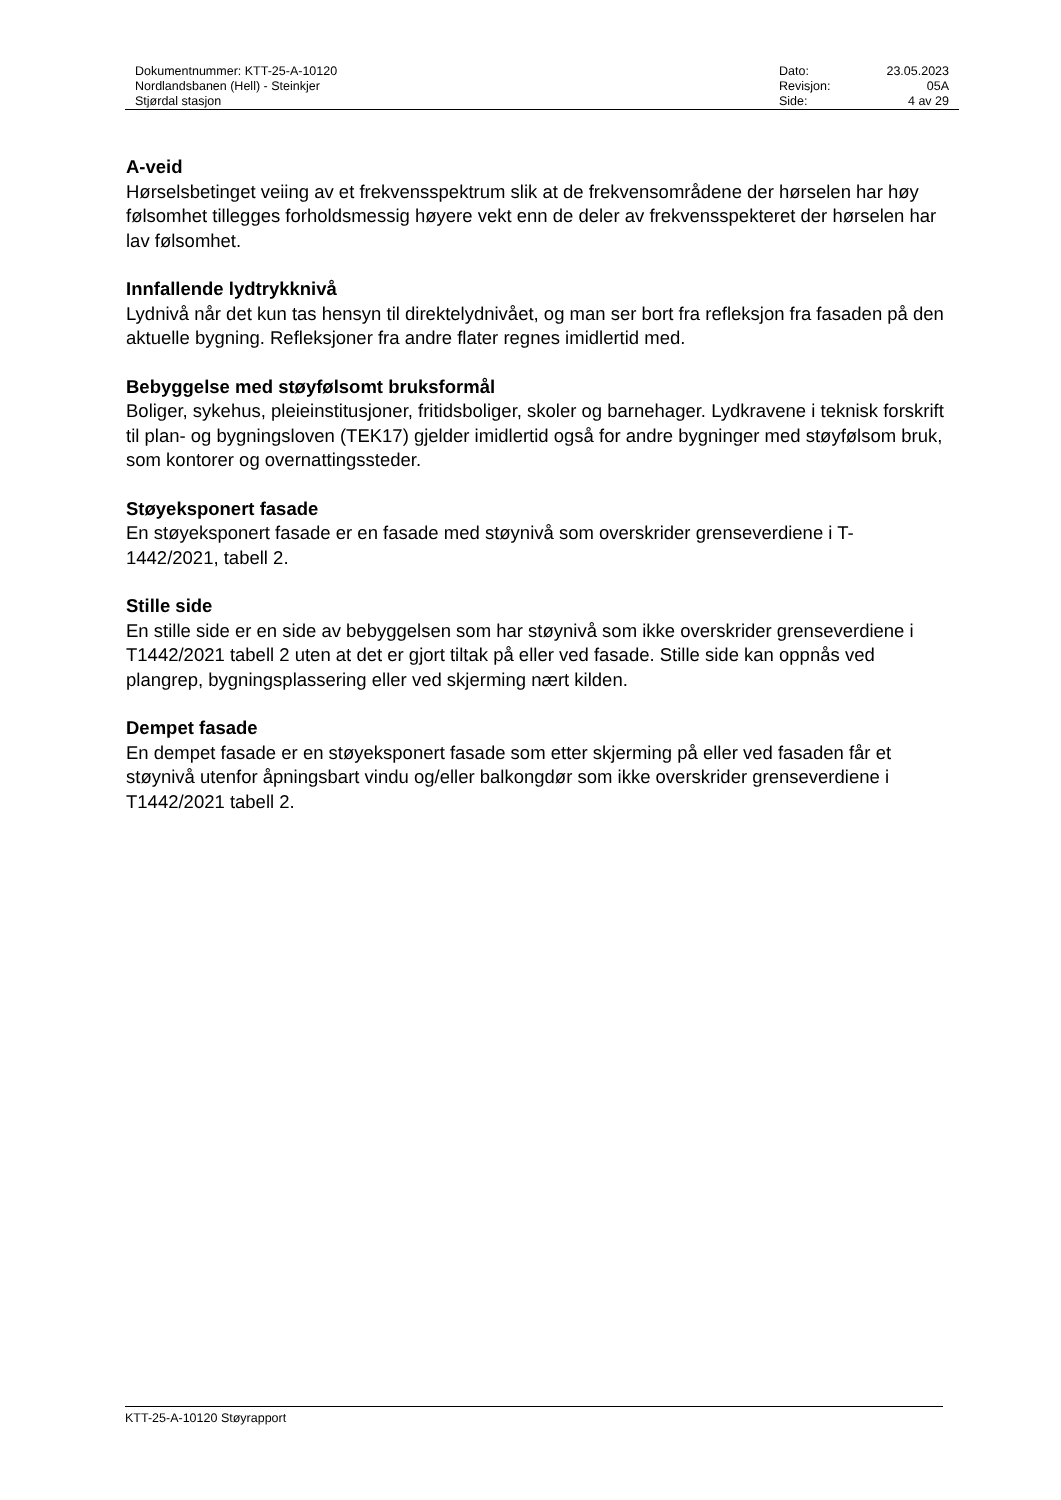| Dokumentnummer: KTT-25-A-10120 | Dato: | 23.05.2023 |
| Nordlandsbanen (Hell) - Steinkjer | Revisjon: | 05A |
| Stjørdal stasjon | Side: | 4 av 29 |
A-veid
Hørselsbetinget veiing av et frekvensspektrum slik at de frekvensområdene der hørselen har høy følsomhet tillegges forholdsmessig høyere vekt enn de deler av frekvensspekteret der hørselen har lav følsomhet.
Innfallende lydtrykknivå
Lydnivå når det kun tas hensyn til direktelydnivået, og man ser bort fra refleksjon fra fasaden på den aktuelle bygning. Refleksjoner fra andre flater regnes imidlertid med.
Bebyggelse med støyfølsomt bruksformål
Boliger, sykehus, pleieinstitusjoner, fritidsboliger, skoler og barnehager. Lydkravene i teknisk forskrift til plan- og bygningsloven (TEK17) gjelder imidlertid også for andre bygninger med støyfølsom bruk, som kontorer og overnattingssteder.
Støyeksponert fasade
En støyeksponert fasade er en fasade med støynivå som overskrider grenseverdiene i T-1442/2021, tabell 2.
Stille side
En stille side er en side av bebyggelsen som har støynivå som ikke overskrider grenseverdiene i T1442/2021 tabell 2 uten at det er gjort tiltak på eller ved fasade. Stille side kan oppnås ved plangrep, bygningsplassering eller ved skjerming nært kilden.
Dempet fasade
En dempet fasade er en støyeksponert fasade som etter skjerming på eller ved fasaden får et støynivå utenfor åpningsbart vindu og/eller balkongdør som ikke overskrider grenseverdiene i T1442/2021 tabell 2.
KTT-25-A-10120 Støyrapport